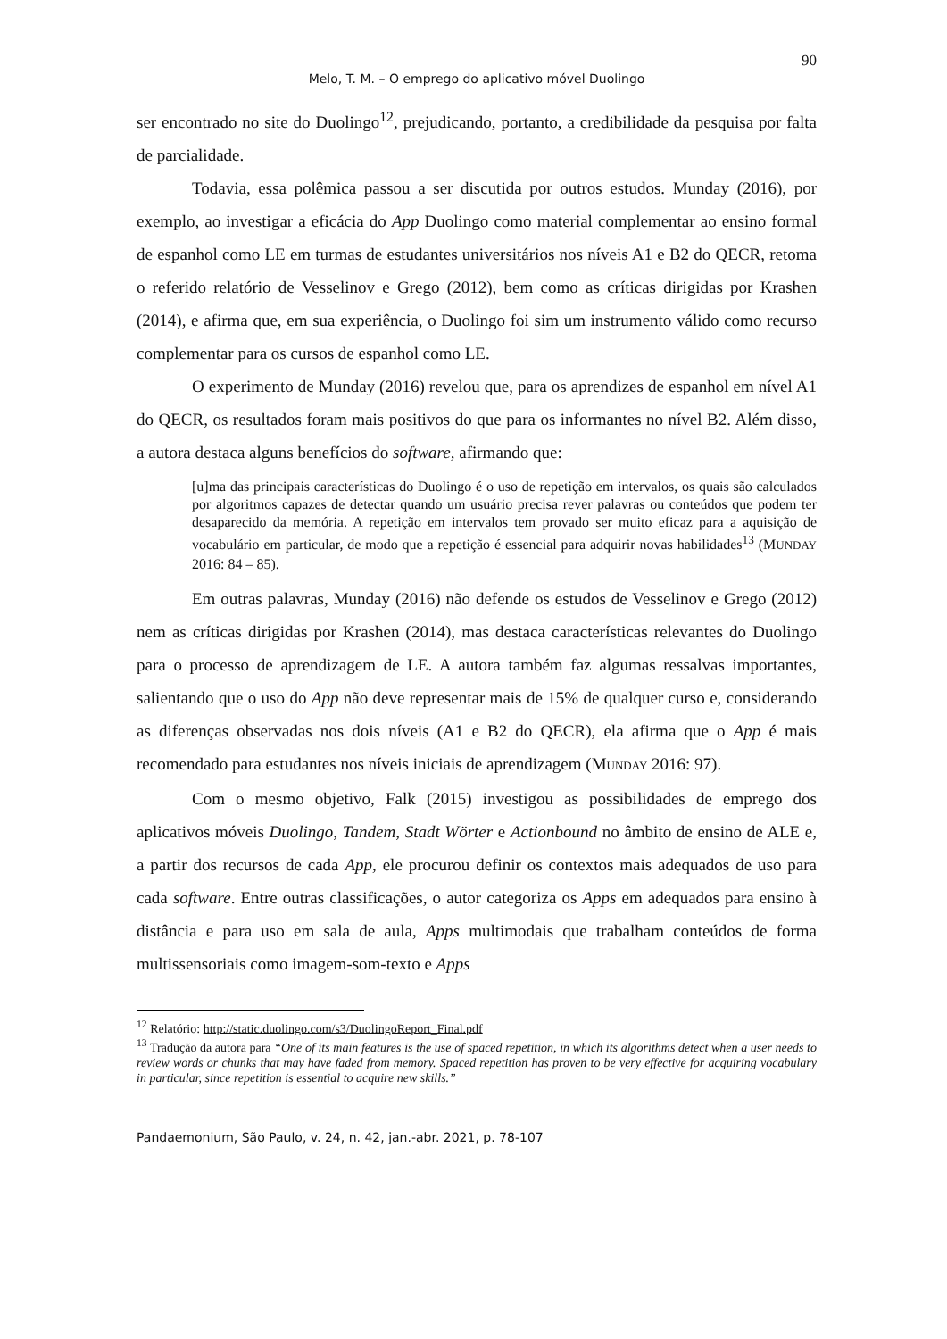90
Melo, T. M. – O emprego do aplicativo móvel Duolingo
ser encontrado no site do Duolingo<sup>12</sup>, prejudicando, portanto, a credibilidade da pesquisa por falta de parcialidade.
Todavia, essa polêmica passou a ser discutida por outros estudos. Munday (2016), por exemplo, ao investigar a eficácia do App Duolingo como material complementar ao ensino formal de espanhol como LE em turmas de estudantes universitários nos níveis A1 e B2 do QECR, retoma o referido relatório de Vesselinov e Grego (2012), bem como as críticas dirigidas por Krashen (2014), e afirma que, em sua experiência, o Duolingo foi sim um instrumento válido como recurso complementar para os cursos de espanhol como LE.
O experimento de Munday (2016) revelou que, para os aprendizes de espanhol em nível A1 do QECR, os resultados foram mais positivos do que para os informantes no nível B2. Além disso, a autora destaca alguns benefícios do software, afirmando que:
[u]ma das principais características do Duolingo é o uso de repetição em intervalos, os quais são calculados por algoritmos capazes de detectar quando um usuário precisa rever palavras ou conteúdos que podem ter desaparecido da memória. A repetição em intervalos tem provado ser muito eficaz para a aquisição de vocabulário em particular, de modo que a repetição é essencial para adquirir novas habilidades<sup>13</sup> (MUNDAY 2016: 84 – 85).
Em outras palavras, Munday (2016) não defende os estudos de Vesselinov e Grego (2012) nem as críticas dirigidas por Krashen (2014), mas destaca características relevantes do Duolingo para o processo de aprendizagem de LE. A autora também faz algumas ressalvas importantes, salientando que o uso do App não deve representar mais de 15% de qualquer curso e, considerando as diferenças observadas nos dois níveis (A1 e B2 do QECR), ela afirma que o App é mais recomendado para estudantes nos níveis iniciais de aprendizagem (MUNDAY 2016: 97).
Com o mesmo objetivo, Falk (2015) investigou as possibilidades de emprego dos aplicativos móveis Duolingo, Tandem, Stadt Wörter e Actionbound no âmbito de ensino de ALE e, a partir dos recursos de cada App, ele procurou definir os contextos mais adequados de uso para cada software. Entre outras classificações, o autor categoriza os Apps em adequados para ensino à distância e para uso em sala de aula, Apps multimodais que trabalham conteúdos de forma multissensoriais como imagem-som-texto e Apps
<sup>12</sup> Relatório: http://static.duolingo.com/s3/DuolingoReport_Final.pdf
<sup>13</sup> Tradução da autora para “One of its main features is the use of spaced repetition, in which its algorithms detect when a user needs to review words or chunks that may have faded from memory. Spaced repetition has proven to be very effective for acquiring vocabulary in particular, since repetition is essential to acquire new skills.”
Pandaemonium, São Paulo, v. 24, n. 42, jan.-abr. 2021, p. 78-107